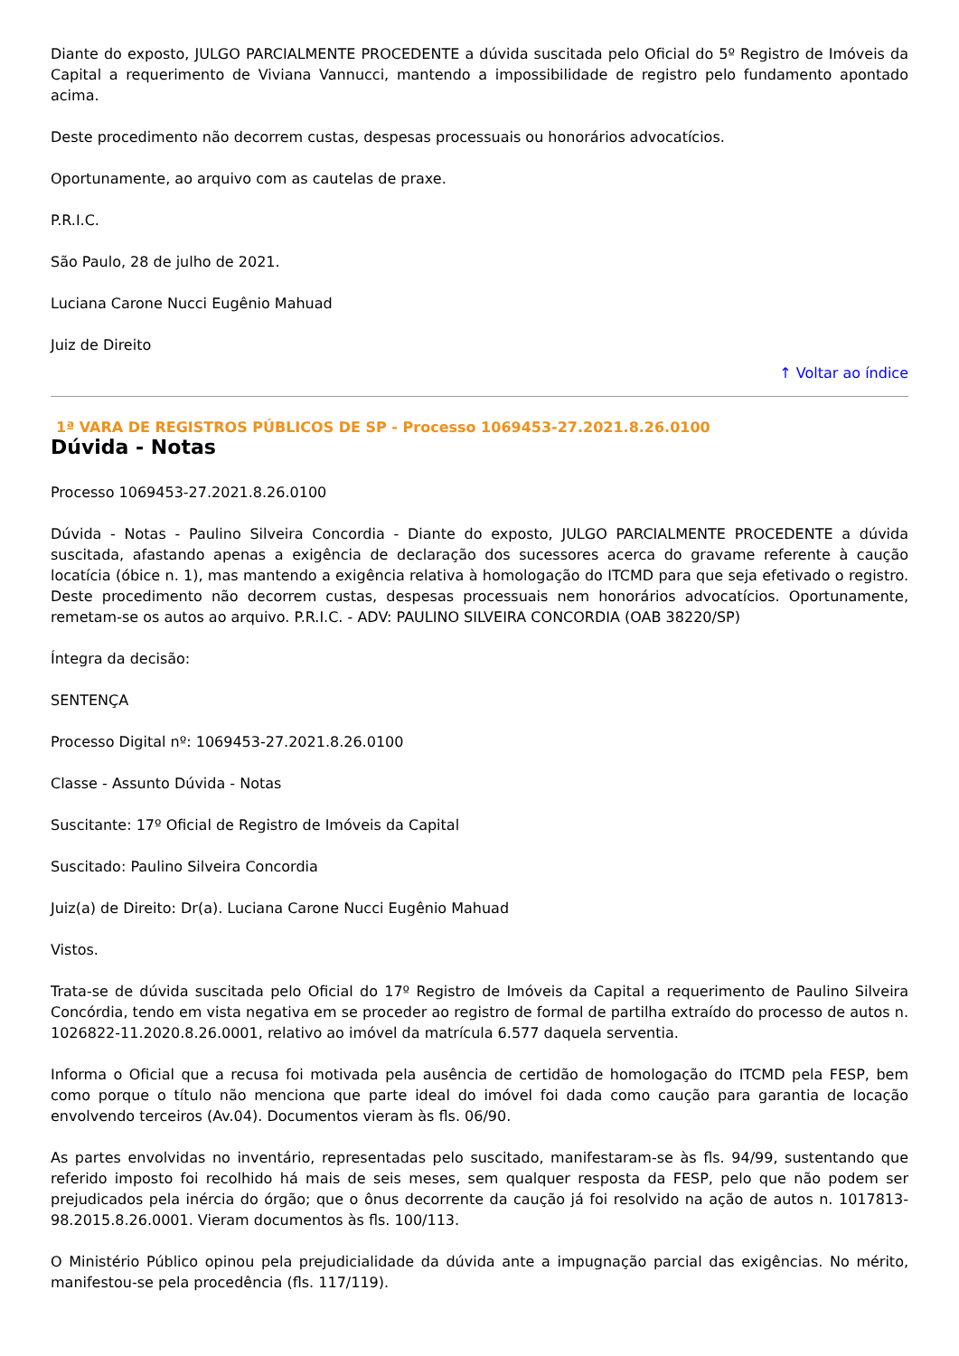Diante do exposto, JULGO PARCIALMENTE PROCEDENTE a dúvida suscitada pelo Oficial do 5º Registro de Imóveis da Capital a requerimento de Viviana Vannucci, mantendo a impossibilidade de registro pelo fundamento apontado acima.
Deste procedimento não decorrem custas, despesas processuais ou honorários advocatícios.
Oportunamente, ao arquivo com as cautelas de praxe.
P.R.I.C.
São Paulo, 28 de julho de 2021.
Luciana Carone Nucci Eugênio Mahuad
Juiz de Direito
↑ Voltar ao índice
1ª VARA DE REGISTROS PÚBLICOS DE SP - Processo 1069453-27.2021.8.26.0100
Dúvida - Notas
Processo 1069453-27.2021.8.26.0100
Dúvida - Notas - Paulino Silveira Concordia - Diante do exposto, JULGO PARCIALMENTE PROCEDENTE a dúvida suscitada, afastando apenas a exigência de declaração dos sucessores acerca do gravame referente à caução locatícia (óbice n. 1), mas mantendo a exigência relativa à homologação do ITCMD para que seja efetivado o registro. Deste procedimento não decorrem custas, despesas processuais nem honorários advocatícios. Oportunamente, remetam-se os autos ao arquivo. P.R.I.C. - ADV: PAULINO SILVEIRA CONCORDIA (OAB 38220/SP)
Íntegra da decisão:
SENTENÇA
Processo Digital nº: 1069453-27.2021.8.26.0100
Classe - Assunto Dúvida - Notas
Suscitante: 17º Oficial de Registro de Imóveis da Capital
Suscitado: Paulino Silveira Concordia
Juiz(a) de Direito: Dr(a). Luciana Carone Nucci Eugênio Mahuad
Vistos.
Trata-se de dúvida suscitada pelo Oficial do 17º Registro de Imóveis da Capital a requerimento de Paulino Silveira Concórdia, tendo em vista negativa em se proceder ao registro de formal de partilha extraído do processo de autos n. 1026822-11.2020.8.26.0001, relativo ao imóvel da matrícula 6.577 daquela serventia.
Informa o Oficial que a recusa foi motivada pela ausência de certidão de homologação do ITCMD pela FESP, bem como porque o título não menciona que parte ideal do imóvel foi dada como caução para garantia de locação envolvendo terceiros (Av.04). Documentos vieram às fls. 06/90.
As partes envolvidas no inventário, representadas pelo suscitado, manifestaram-se às fls. 94/99, sustentando que referido imposto foi recolhido há mais de seis meses, sem qualquer resposta da FESP, pelo que não podem ser prejudicados pela inércia do órgão; que o ônus decorrente da caução já foi resolvido na ação de autos n. 1017813-98.2015.8.26.0001. Vieram documentos às fls. 100/113.
O Ministério Público opinou pela prejudicialidade da dúvida ante a impugnação parcial das exigências. No mérito, manifestou-se pela procedência (fls. 117/119).